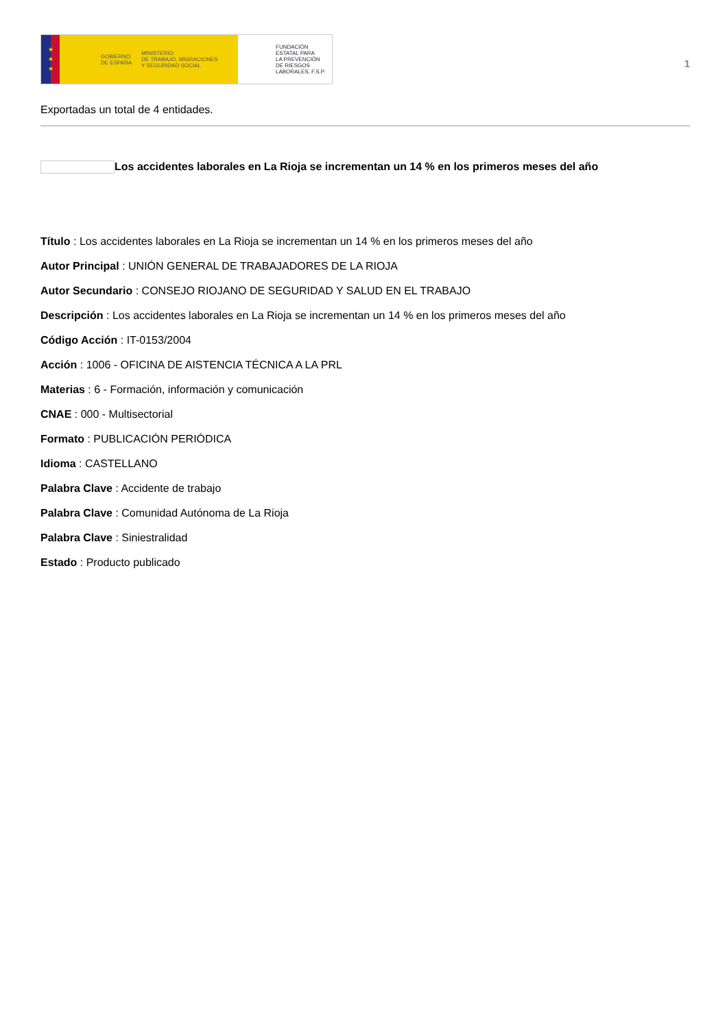★
★
★
GOBIERNO
DE ESPAÑA MINISTERIO
DE TRABAJO, MIGRACIONES
Y SEGURIDAD SOCIAL
FUNDACIÓN
ESTATAL PARA
LA PREVENCIÓN
DE RIESGOS
LABORALES, F.S.P.
1
Exportadas un total de 4 entidades.
Los accidentes laborales en La Rioja se incrementan un 14 % en los primeros meses del año
Título : Los accidentes laborales en La Rioja se incrementan un 14 % en los primeros meses del año
Autor Principal : UNIÓN GENERAL DE TRABAJADORES DE LA RIOJA
Autor Secundario : CONSEJO RIOJANO DE SEGURIDAD Y SALUD EN EL TRABAJO
Descripción : Los accidentes laborales en La Rioja se incrementan un 14 % en los primeros meses del año
Código Acción : IT-0153/2004
Acción : 1006 - OFICINA DE AISTENCIA TÉCNICA A LA PRL
Materias : 6 - Formación, información y comunicación
CNAE : 000 - Multisectorial
Formato : PUBLICACIÓN PERIÓDICA
Idioma : CASTELLANO
Palabra Clave : Accidente de trabajo
Palabra Clave : Comunidad Autónoma de La Rioja
Palabra Clave : Siniestralidad
Estado : Producto publicado